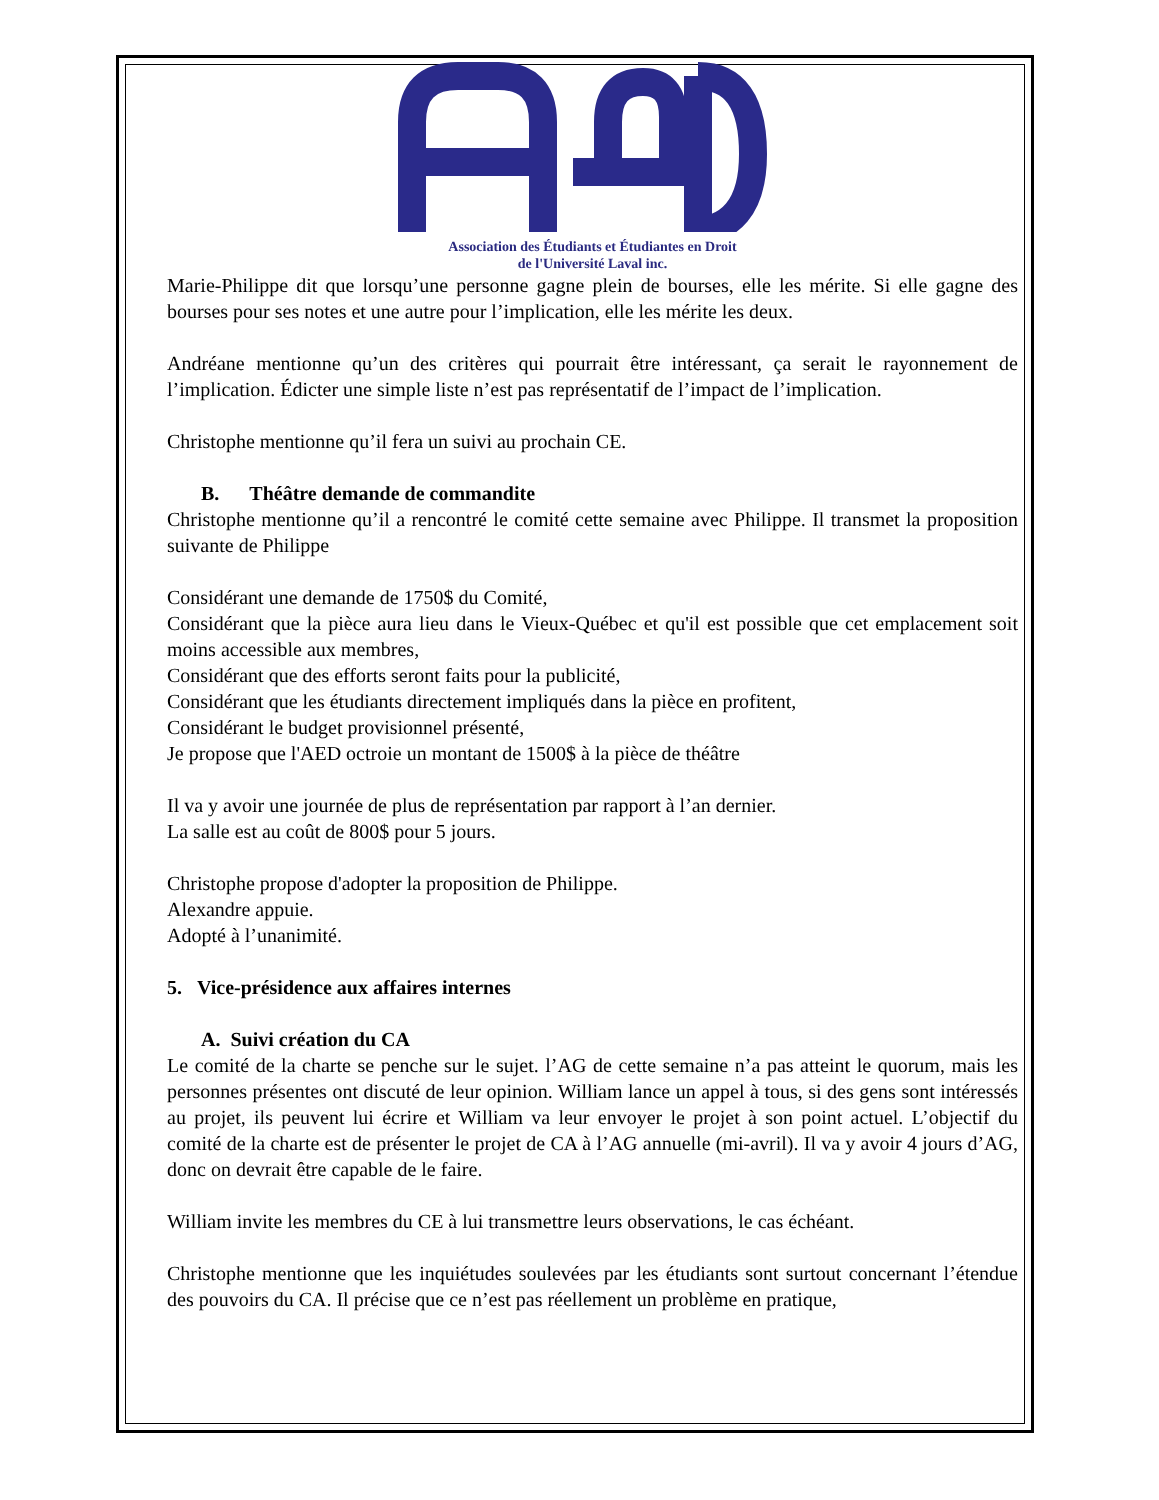Association des Étudiants et Étudiantes en Droit
de l'Université Laval inc.
Marie-Philippe dit que lorsqu’une personne gagne plein de bourses, elle les mérite. Si elle gagne des bourses pour ses notes et une autre pour l’implication, elle les mérite les deux.
Andréane mentionne qu’un des critères qui pourrait être intéressant, ça serait le rayonnement de l’implication. Édicter une simple liste n’est pas représentatif de l’impact de l’implication.
Christophe mentionne qu’il fera un suivi au prochain CE.
B. Théâtre demande de commandite
Christophe mentionne qu’il a rencontré le comité cette semaine avec Philippe. Il transmet la proposition suivante de Philippe
Considérant une demande de 1750$ du Comité,
Considérant que la pièce aura lieu dans le Vieux-Québec et qu'il est possible que cet emplacement soit moins accessible aux membres,
Considérant que des efforts seront faits pour la publicité,
Considérant que les étudiants directement impliqués dans la pièce en profitent,
Considérant le budget provisionnel présenté,
Je propose que l'AED octroie un montant de 1500$ à la pièce de théâtre
Il va y avoir une journée de plus de représentation par rapport à l’an dernier.
La salle est au coût de 800$ pour 5 jours.
Christophe propose d'adopter la proposition de Philippe.
Alexandre appuie.
Adopté à l’unanimité.
5. Vice-présidence aux affaires internes
A. Suivi création du CA
Le comité de la charte se penche sur le sujet. l’AG de cette semaine n’a pas atteint le quorum, mais les personnes présentes ont discuté de leur opinion. William lance un appel à tous, si des gens sont intéressés au projet, ils peuvent lui écrire et William va leur envoyer le projet à son point actuel. L’objectif du comité de la charte est de présenter le projet de CA à l’AG annuelle (mi-avril). Il va y avoir 4 jours d’AG, donc on devrait être capable de le faire.
William invite les membres du CE à lui transmettre leurs observations, le cas échéant.
Christophe mentionne que les inquiétudes soulevées par les étudiants sont surtout concernant l’étendue des pouvoirs du CA. Il précise que ce n’est pas réellement un problème en pratique,